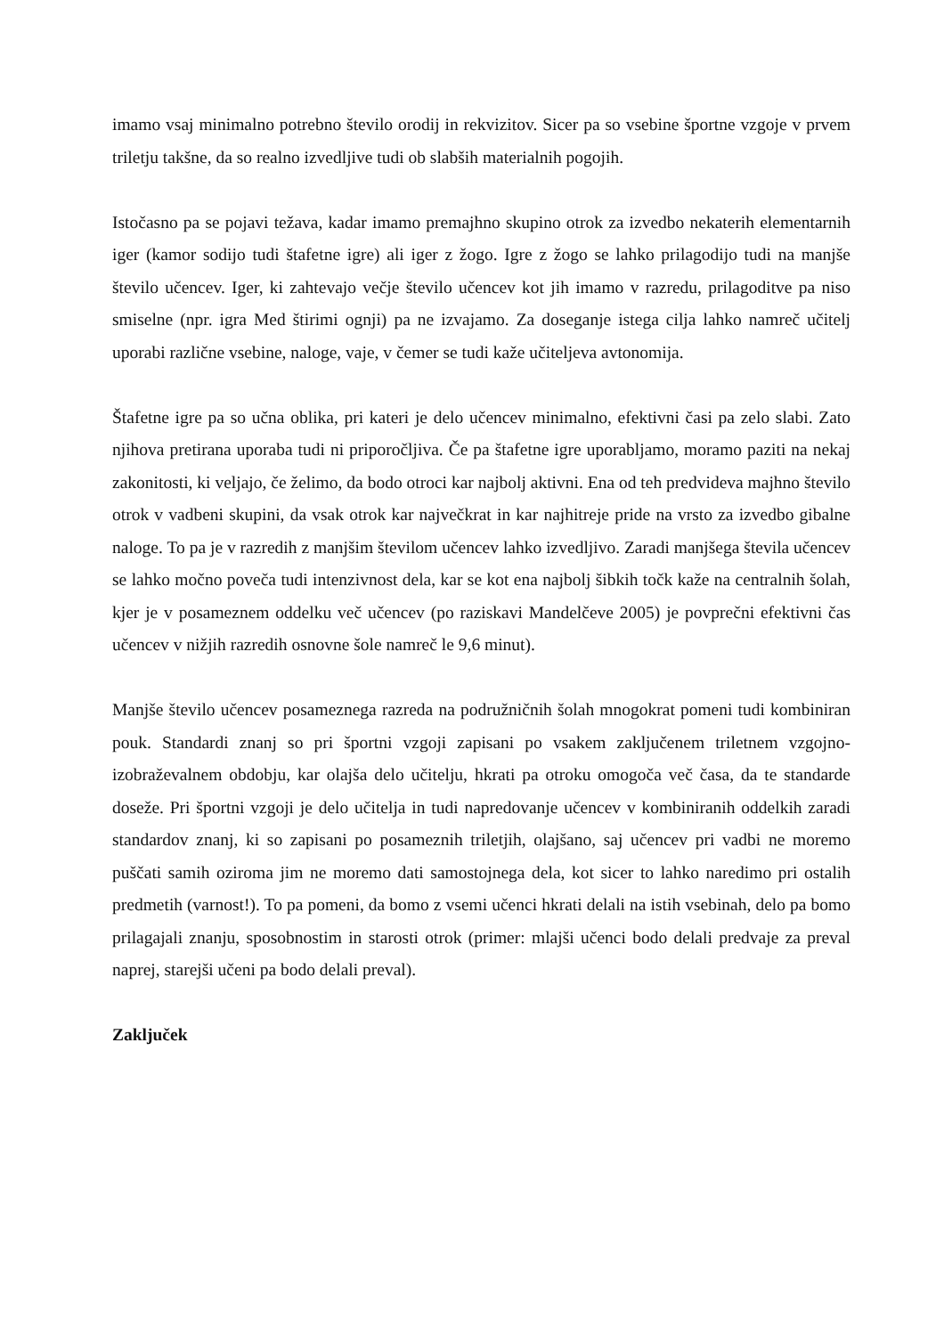imamo vsaj minimalno potrebno število orodij in rekvizitov. Sicer pa so vsebine športne vzgoje v prvem triletju takšne, da so realno izvedljive tudi ob slabših materialnih pogojih.
Istočasno pa se pojavi težava, kadar imamo premajhno skupino otrok za izvedbo nekaterih elementarnih iger (kamor sodijo tudi štafetne igre) ali iger z žogo. Igre z žogo se lahko prilagodijo tudi na manjše število učencev. Iger, ki zahtevajo večje število učencev kot jih imamo v razredu, prilagoditve pa niso smiselne (npr. igra Med štirimi ognji) pa ne izvajamo. Za doseganje istega cilja lahko namreč učitelj uporabi različne vsebine, naloge, vaje, v čemer se tudi kaže učiteljeva avtonomija.
Štafetne igre pa so učna oblika, pri kateri je delo učencev minimalno, efektivni časi pa zelo slabi. Zato njihova pretirana uporaba tudi ni priporočljiva. Če pa štafetne igre uporabljamo, moramo paziti na nekaj zakonitosti, ki veljajo, če želimo, da bodo otroci kar najbolj aktivni. Ena od teh predvideva majhno število otrok v vadbeni skupini, da vsak otrok kar največkrat in kar najhitreje pride na vrsto za izvedbo gibalne naloge. To pa je v razredih z manjšim številom učencev lahko izvedljivo. Zaradi manjšega števila učencev se lahko močno poveča tudi intenzivnost dela, kar se kot ena najbolj šibkih točk kaže na centralnih šolah, kjer je v posameznem oddelku več učencev (po raziskavi Mandelčeve 2005) je povprečni efektivni čas učencev v nižjih razredih osnovne šole namreč le 9,6 minut).
Manjše število učencev posameznega razreda na podružničnih šolah mnogokrat pomeni tudi kombiniran pouk. Standardi znanj so pri športni vzgoji zapisani po vsakem zaključenem triletnem vzgojno-izobraževalnem obdobju, kar olajša delo učitelju, hkrati pa otroku omogoča več časa, da te standarde doseže. Pri športni vzgoji je delo učitelja in tudi napredovanje učencev v kombiniranih oddelkih zaradi standardov znanj, ki so zapisani po posameznih triletjih, olajšano, saj učencev pri vadbi ne moremo puščati samih oziroma jim ne moremo dati samostojnega dela, kot sicer to lahko naredimo pri ostalih predmetih (varnost!). To pa pomeni, da bomo z vsemi učenci hkrati delali na istih vsebinah, delo pa bomo prilagajali znanju, sposobnostim in starosti otrok (primer: mlajši učenci bodo delali predvaje za preval naprej, starejši učeni pa bodo delali preval).
Zaključek